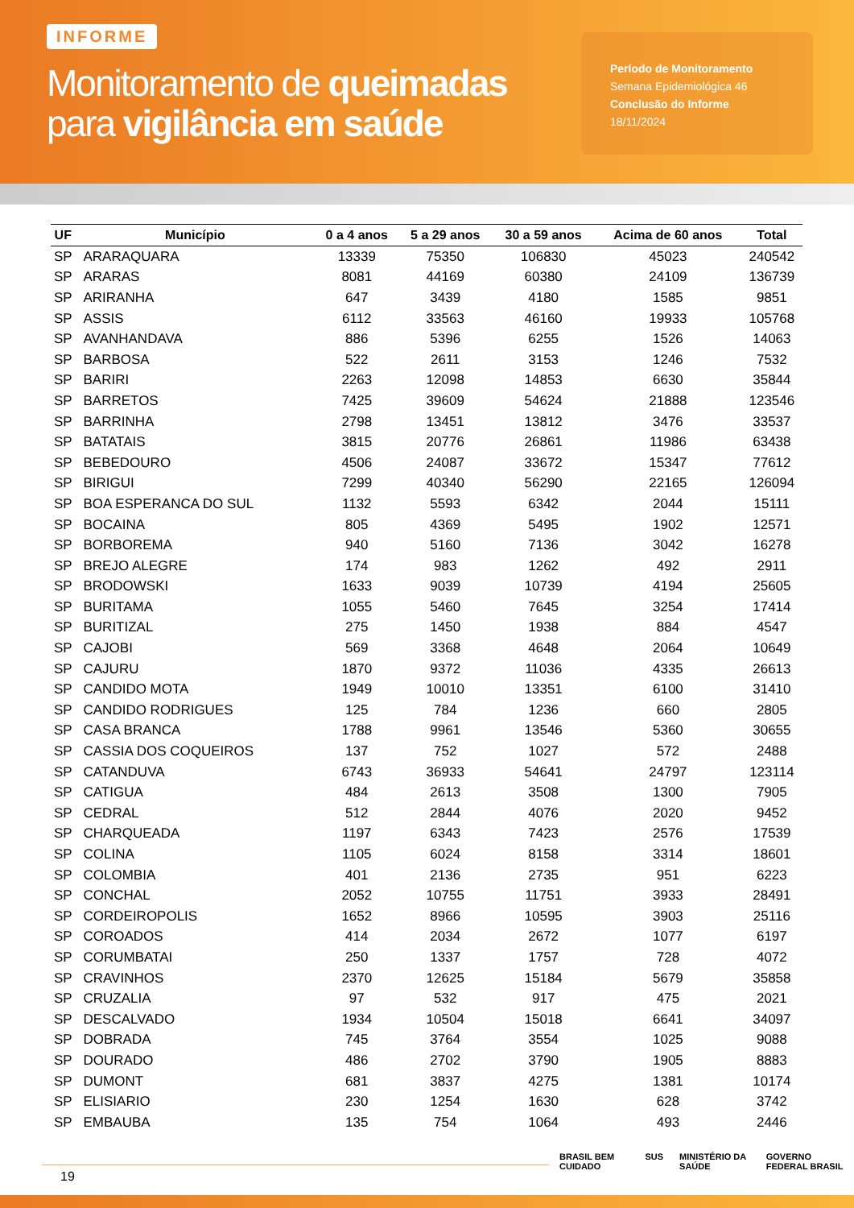INFORME
Monitoramento de queimadas
para vigilância em saúde
Período de Monitoramento
Semana Epidemiológica 46
Conclusão do Informe
18/11/2024
| UF | Município | 0 a 4 anos | 5 a 29 anos | 30 a 59 anos | Acima de 60 anos | Total |
| --- | --- | --- | --- | --- | --- | --- |
| SP | ARARAQUARA | 13339 | 75350 | 106830 | 45023 | 240542 |
| SP | ARARAS | 8081 | 44169 | 60380 | 24109 | 136739 |
| SP | ARIRANHA | 647 | 3439 | 4180 | 1585 | 9851 |
| SP | ASSIS | 6112 | 33563 | 46160 | 19933 | 105768 |
| SP | AVANHANDAVA | 886 | 5396 | 6255 | 1526 | 14063 |
| SP | BARBOSA | 522 | 2611 | 3153 | 1246 | 7532 |
| SP | BARIRI | 2263 | 12098 | 14853 | 6630 | 35844 |
| SP | BARRETOS | 7425 | 39609 | 54624 | 21888 | 123546 |
| SP | BARRINHA | 2798 | 13451 | 13812 | 3476 | 33537 |
| SP | BATATAIS | 3815 | 20776 | 26861 | 11986 | 63438 |
| SP | BEBEDOURO | 4506 | 24087 | 33672 | 15347 | 77612 |
| SP | BIRIGUI | 7299 | 40340 | 56290 | 22165 | 126094 |
| SP | BOA ESPERANCA DO SUL | 1132 | 5593 | 6342 | 2044 | 15111 |
| SP | BOCAINA | 805 | 4369 | 5495 | 1902 | 12571 |
| SP | BORBOREMA | 940 | 5160 | 7136 | 3042 | 16278 |
| SP | BREJO ALEGRE | 174 | 983 | 1262 | 492 | 2911 |
| SP | BRODOWSKI | 1633 | 9039 | 10739 | 4194 | 25605 |
| SP | BURITAMA | 1055 | 5460 | 7645 | 3254 | 17414 |
| SP | BURITIZAL | 275 | 1450 | 1938 | 884 | 4547 |
| SP | CAJOBI | 569 | 3368 | 4648 | 2064 | 10649 |
| SP | CAJURU | 1870 | 9372 | 11036 | 4335 | 26613 |
| SP | CANDIDO MOTA | 1949 | 10010 | 13351 | 6100 | 31410 |
| SP | CANDIDO RODRIGUES | 125 | 784 | 1236 | 660 | 2805 |
| SP | CASA BRANCA | 1788 | 9961 | 13546 | 5360 | 30655 |
| SP | CASSIA DOS COQUEIROS | 137 | 752 | 1027 | 572 | 2488 |
| SP | CATANDUVA | 6743 | 36933 | 54641 | 24797 | 123114 |
| SP | CATIGUA | 484 | 2613 | 3508 | 1300 | 7905 |
| SP | CEDRAL | 512 | 2844 | 4076 | 2020 | 9452 |
| SP | CHARQUEADA | 1197 | 6343 | 7423 | 2576 | 17539 |
| SP | COLINA | 1105 | 6024 | 8158 | 3314 | 18601 |
| SP | COLOMBIA | 401 | 2136 | 2735 | 951 | 6223 |
| SP | CONCHAL | 2052 | 10755 | 11751 | 3933 | 28491 |
| SP | CORDEIROPOLIS | 1652 | 8966 | 10595 | 3903 | 25116 |
| SP | COROADOS | 414 | 2034 | 2672 | 1077 | 6197 |
| SP | CORUMBATAI | 250 | 1337 | 1757 | 728 | 4072 |
| SP | CRAVINHOS | 2370 | 12625 | 15184 | 5679 | 35858 |
| SP | CRUZALIA | 97 | 532 | 917 | 475 | 2021 |
| SP | DESCALVADO | 1934 | 10504 | 15018 | 6641 | 34097 |
| SP | DOBRADA | 745 | 3764 | 3554 | 1025 | 9088 |
| SP | DOURADO | 486 | 2702 | 3790 | 1905 | 8883 |
| SP | DUMONT | 681 | 3837 | 4275 | 1381 | 10174 |
| SP | ELISIARIO | 230 | 1254 | 1630 | 628 | 3742 |
| SP | EMBAUBA | 135 | 754 | 1064 | 493 | 2446 |
19
BRASIL BEM CUIDADO SUS MINISTÉRIO DA SAÚDE GOVERNO FEDERAL BRASIL